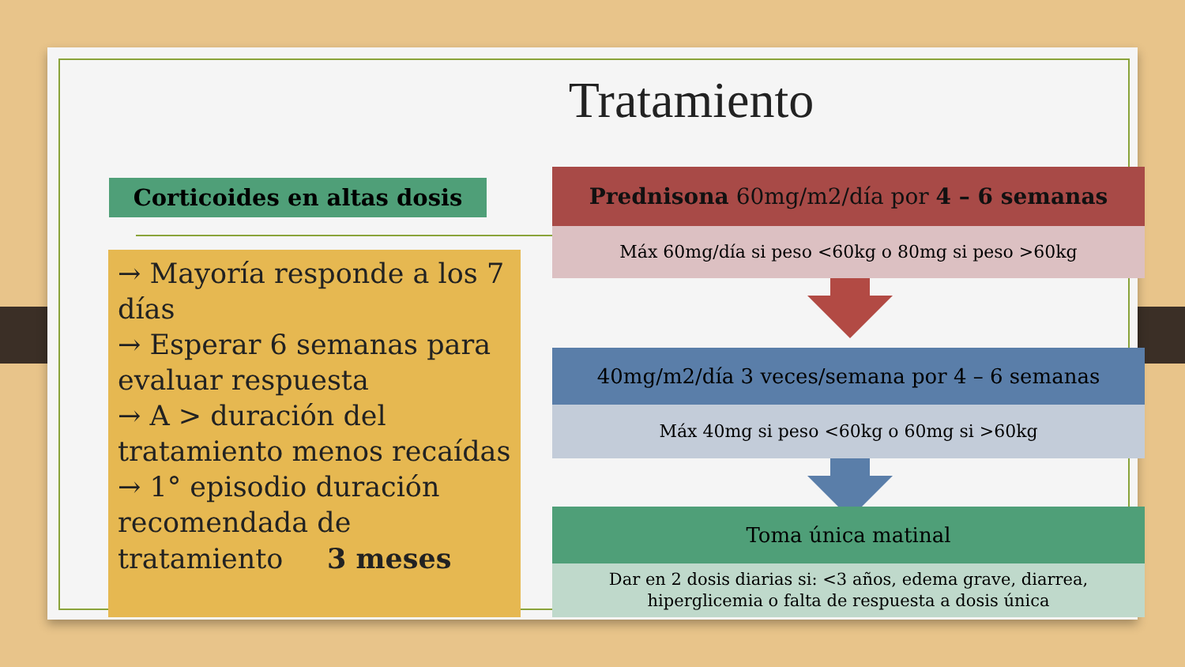Tratamiento
Corticoides en altas dosis
→ Mayoría responde a los 7 días
→ Esperar 6 semanas para evaluar respuesta
→ A > duración del tratamiento menos recaídas
→ 1° episodio duración recomendada de tratamiento 3 meses
Prednisona 60mg/m2/día por 4 – 6 semanas
Máx 60mg/día si peso <60kg o 80mg si peso >60kg
40mg/m2/día 3 veces/semana por 4 – 6 semanas
Máx 40mg si peso <60kg o 60mg si >60kg
Toma única matinal
Dar en 2 dosis diarias si: <3 años, edema grave, diarrea, hiperglicemia o falta de respuesta a dosis única